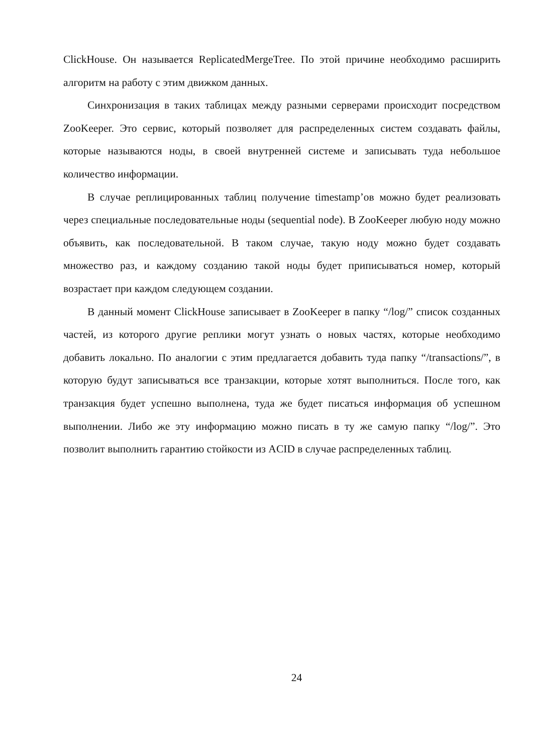ClickHouse. Он называется ReplicatedMergeTree. По этой причине необходимо расширить алгоритм на работу с этим движком данных.
Синхронизация в таких таблицах между разными серверами происходит посредством ZooKeeper. Это сервис, который позволяет для распределенных систем создавать файлы, которые называются ноды, в своей внутренней системе и записывать туда небольшое количество информации.
В случае реплицированных таблиц получение timestamp’ов можно будет реализовать через специальные последовательные ноды (sequential node). В ZooKeeper любую ноду можно объявить, как последовательной. В таком случае, такую ноду можно будет создавать множество раз, и каждому созданию такой ноды будет приписываться номер, который возрастает при каждом следующем создании.
В данный момент ClickHouse записывает в ZooKeeper в папку “/log/” список созданных частей, из которого другие реплики могут узнать о новых частях, которые необходимо добавить локально. По аналогии с этим предлагается добавить туда папку “/transactions/”, в которую будут записываться все транзакции, которые хотят выполниться. После того, как транзакция будет успешно выполнена, туда же будет писаться информация об успешном выполнении. Либо же эту информацию можно писать в ту же самую папку “/log/”. Это позволит выполнить гарантию стойкости из ACID в случае распределенных таблиц.
24